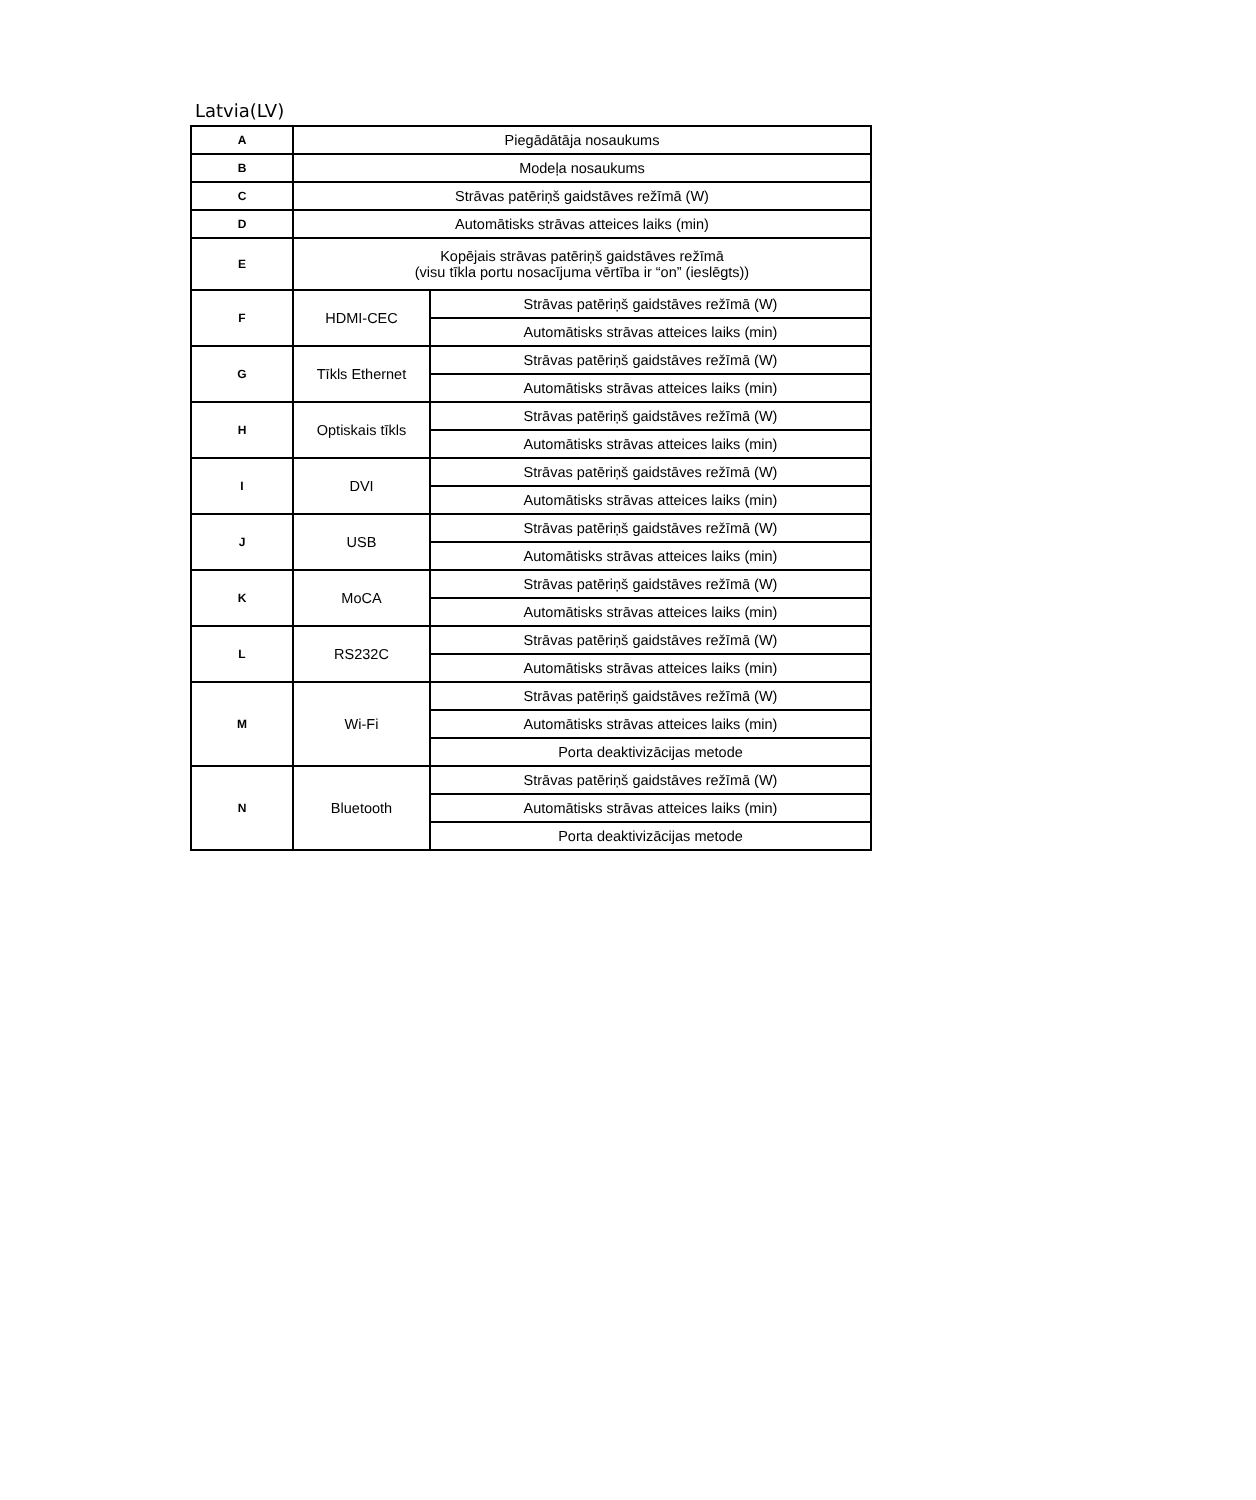Latvia(LV)
| A | Piegādātāja nosaukums | |
| B | Modeļa nosaukums | |
| C | Strāvas patēriņš gaidstāves režīmā (W) | |
| D | Automātisks strāvas atteices laiks (min) | |
| E | Kopējais strāvas patēriņš gaidstāves režīmā (visu tīkla portu nosacījuma vērtība ir “on” (ieslēgts)) | |
| F | HDMI-CEC | Strāvas patēriņš gaidstāves režīmā (W) |
| | | Automātisks strāvas atteices laiks (min) |
| G | Tīkls Ethernet | Strāvas patēriņš gaidstāves režīmā (W) |
| | | Automātisks strāvas atteices laiks (min) |
| H | Optiskais tīkls | Strāvas patēriņš gaidstāves režīmā (W) |
| | | Automātisks strāvas atteices laiks (min) |
| I | DVI | Strāvas patēriņš gaidstāves režīmā (W) |
| | | Automātisks strāvas atteices laiks (min) |
| J | USB | Strāvas patēriņš gaidstāves režīmā (W) |
| | | Automātisks strāvas atteices laiks (min) |
| K | MoCA | Strāvas patēriņš gaidstāves režīmā (W) |
| | | Automātisks strāvas atteices laiks (min) |
| L | RS232C | Strāvas patēriņš gaidstāves režīmā (W) |
| | | Automātisks strāvas atteices laiks (min) |
| M | Wi-Fi | Strāvas patēriņš gaidstāves režīmā (W) |
| | | Automātisks strāvas atteices laiks (min) |
| | | Porta deaktivizācijas metode |
| N | Bluetooth | Strāvas patēriņš gaidstāves režīmā (W) |
| | | Automātisks strāvas atteices laiks (min) |
| | | Porta deaktivizācijas metode |